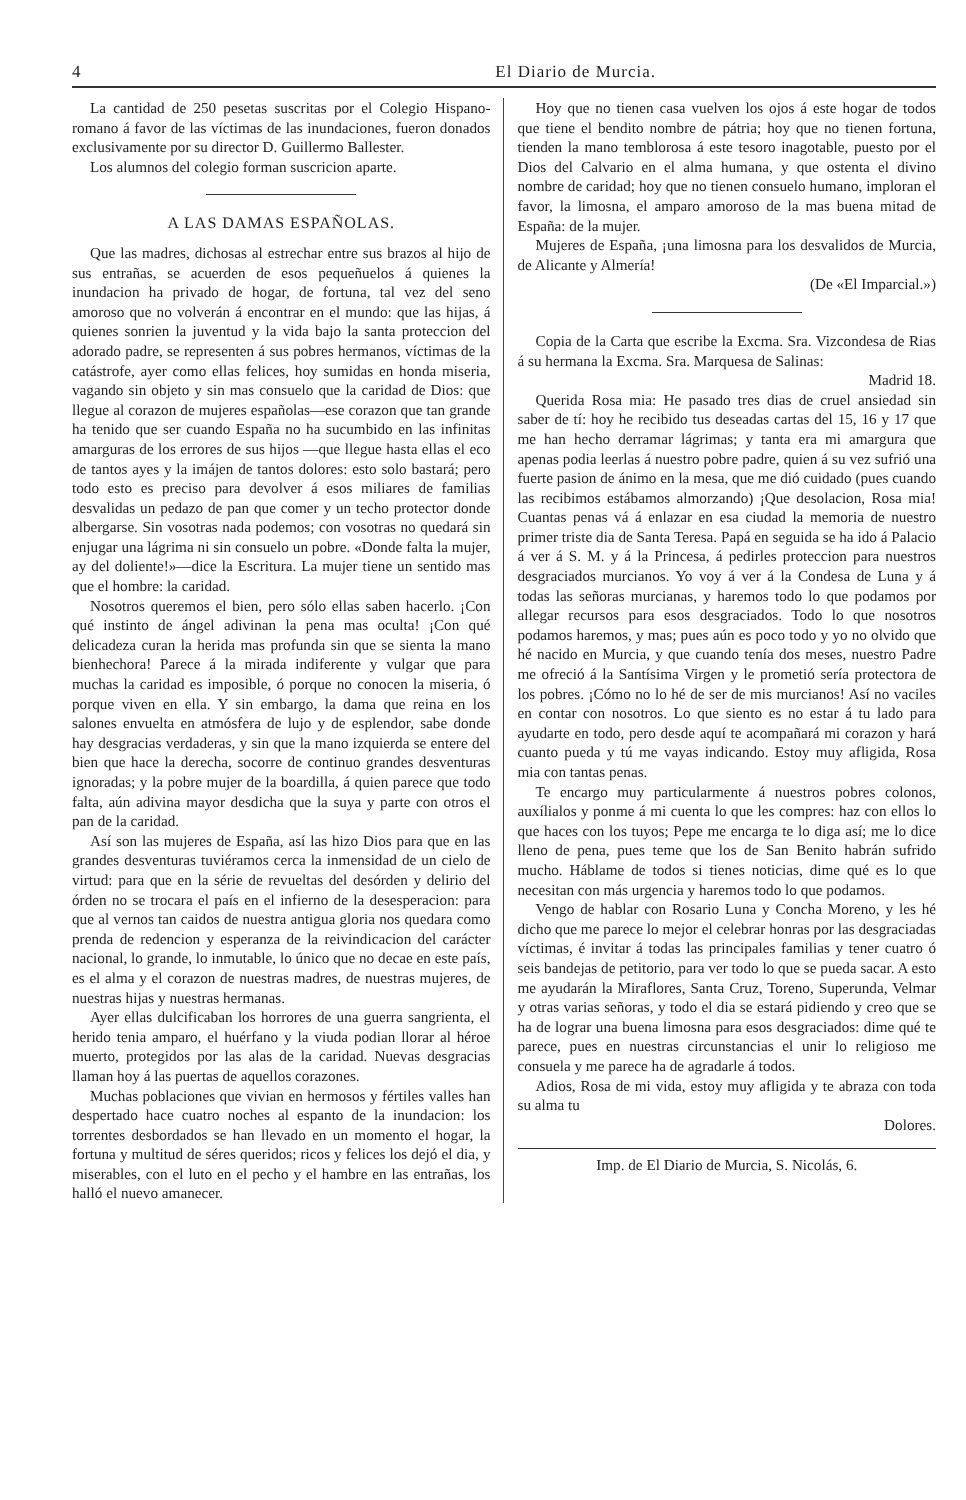4 El Diario de Murcia.
La cantidad de 250 pesetas suscritas por el Colegio Hispano-romano á favor de las víctimas de las inundaciones, fueron donados exclusivamente por su director D. Guillermo Ballester.
Los alumnos del colegio forman suscricion aparte.
A LAS DAMAS ESPAÑOLAS.
Que las madres, dichosas al estrechar entre sus brazos al hijo de sus entrañas, se acuerden de esos pequeñuelos á quienes la inundacion ha privado de hogar, de fortuna, tal vez del seno amoroso que no volverán á encontrar en el mundo: que las hijas, á quienes sonrien la juventud y la vida bajo la santa proteccion del adorado padre, se representen á sus pobres hermanos, víctimas de la catástrofe, ayer como ellas felices, hoy sumidas en honda miseria, vagando sin objeto y sin mas consuelo que la caridad de Dios: que llegue al corazon de mujeres españolas—ese corazon que tan grande ha tenido que ser cuando España no ha sucumbido en las infinitas amarguras de los errores de sus hijos —que llegue hasta ellas el eco de tantos ayes y la imájen de tantos dolores: esto solo bastará; pero todo esto es preciso para devolver á esos miliares de familias desvalidas un pedazo de pan que comer y un techo protector donde albergarse. Sin vosotras nada podemos; con vosotras no quedará sin enjugar una lágrima ni sin consuelo un pobre. «Donde falta la mujer, ay del doliente!»—dice la Escritura. La mujer tiene un sentido mas que el hombre: la caridad.
Nosotros queremos el bien, pero sólo ellas saben hacerlo. ¡Con qué instinto de ángel adivinan la pena mas oculta! ¡Con qué delicadeza curan la herida mas profunda sin que se sienta la mano bienhechora! Parece á la mirada indiferente y vulgar que para muchas la caridad es imposible, ó porque no conocen la miseria, ó porque viven en ella. Y sin embargo, la dama que reina en los salones envuelta en atmósfera de lujo y de esplendor, sabe donde hay desgracias verdaderas, y sin que la mano izquierda se entere del bien que hace la derecha, socorre de continuo grandes desventuras ignoradas; y la pobre mujer de la boardilla, á quien parece que todo falta, aún adivina mayor desdicha que la suya y parte con otros el pan de la caridad.
Así son las mujeres de España, así las hizo Dios para que en las grandes desventuras tuviéramos cerca la inmensidad de un cielo de virtud: para que en la série de revueltas del desórden y delirio del órden no se trocara el país en el infierno de la desesperacion: para que al vernos tan caidos de nuestra antigua gloria nos quedara como prenda de redencion y esperanza de la reivindicacion del carácter nacional, lo grande, lo inmutable, lo único que no decae en este país, es el alma y el corazon de nuestras madres, de nuestras mujeres, de nuestras hijas y nuestras hermanas.
Ayer ellas dulcificaban los horrores de una guerra sangrienta, el herido tenia amparo, el huérfano y la viuda podian llorar al héroe muerto, protegidos por las alas de la caridad. Nuevas desgracias llaman hoy á las puertas de aquellos corazones.
Muchas poblaciones que vivian en hermosos y fértiles valles han despertado hace cuatro noches al espanto de la inundacion: los torrentes desbordados se han llevado en un momento el hogar, la fortuna y multitud de séres queridos; ricos y felices los dejó el dia, y miserables, con el luto en el pecho y el hambre en las entrañas, los halló el nuevo amanecer.
Hoy que no tienen casa vuelven los ojos á este hogar de todos que tiene el bendito nombre de pátria; hoy que no tienen fortuna, tienden la mano temblorosa á este tesoro inagotable, puesto por el Dios del Calvario en el alma humana, y que ostenta el divino nombre de caridad; hoy que no tienen consuelo humano, imploran el favor, la limosna, el amparo amoroso de la mas buena mitad de España: de la mujer.
Mujeres de España, ¡una limosna para los desvalidos de Murcia, de Alicante y Almería!
(De «El Imparcial.»)
Copia de la Carta que escribe la Excma. Sra. Vizcondesa de Rias á su hermana la Excma. Sra. Marquesa de Salinas:
Madrid 18.
Querida Rosa mia: He pasado tres dias de cruel ansiedad sin saber de tí: hoy he recibido tus deseadas cartas del 15, 16 y 17 que me han hecho derramar lágrimas; y tanta era mi amargura que apenas podia leerlas á nuestro pobre padre, quien á su vez sufrió una fuerte pasion de ánimo en la mesa, que me dió cuidado (pues cuando las recibimos estábamos almorzando) ¡Que desolacion, Rosa mia! Cuantas penas vá á enlazar en esa ciudad la memoria de nuestro primer triste dia de Santa Teresa. Papá en seguida se ha ido á Palacio á ver á S. M. y á la Princesa, á pedirles proteccion para nuestros desgraciados murcianos. Yo voy á ver á la Condesa de Luna y á todas las señoras murcianas, y haremos todo lo que podamos por allegar recursos para esos desgraciados. Todo lo que nosotros podamos haremos, y mas; pues aún es poco todo y yo no olvido que hé nacido en Murcia, y que cuando tenía dos meses, nuestro Padre me ofreció á la Santísima Virgen y le prometió sería protectora de los pobres. ¡Cómo no lo hé de ser de mis murcianos! Así no vaciles en contar con nosotros. Lo que siento es no estar á tu lado para ayudarte en todo, pero desde aquí te acompañará mi corazon y hará cuanto pueda y tú me vayas indicando. Estoy muy afligida, Rosa mia con tantas penas.
Te encargo muy particularmente á nuestros pobres colonos, auxílialos y ponme á mi cuenta lo que les compres: haz con ellos lo que haces con los tuyos; Pepe me encarga te lo diga así; me lo dice lleno de pena, pues teme que los de San Benito habrán sufrido mucho. Háblame de todos si tienes noticias, dime qué es lo que necesitan con más urgencia y haremos todo lo que podamos.
Vengo de hablar con Rosario Luna y Concha Moreno, y les hé dicho que me parece lo mejor el celebrar honras por las desgraciadas víctimas, é invitar á todas las principales familias y tener cuatro ó seis bandejas de petitorio, para ver todo lo que se pueda sacar. A esto me ayudarán la Miraflores, Santa Cruz, Toreno, Superunda, Velmar y otras varias señoras, y todo el dia se estará pidiendo y creo que se ha de lograr una buena limosna para esos desgraciados: dime qué te parece, pues en nuestras circunstancias el unir lo religioso me consuela y me parece ha de agradarle á todos.
Adios, Rosa de mi vida, estoy muy afligida y te abraza con toda su alma tu
Dolores.
Imp. de El Diario de Murcia, S. Nicolás, 6.